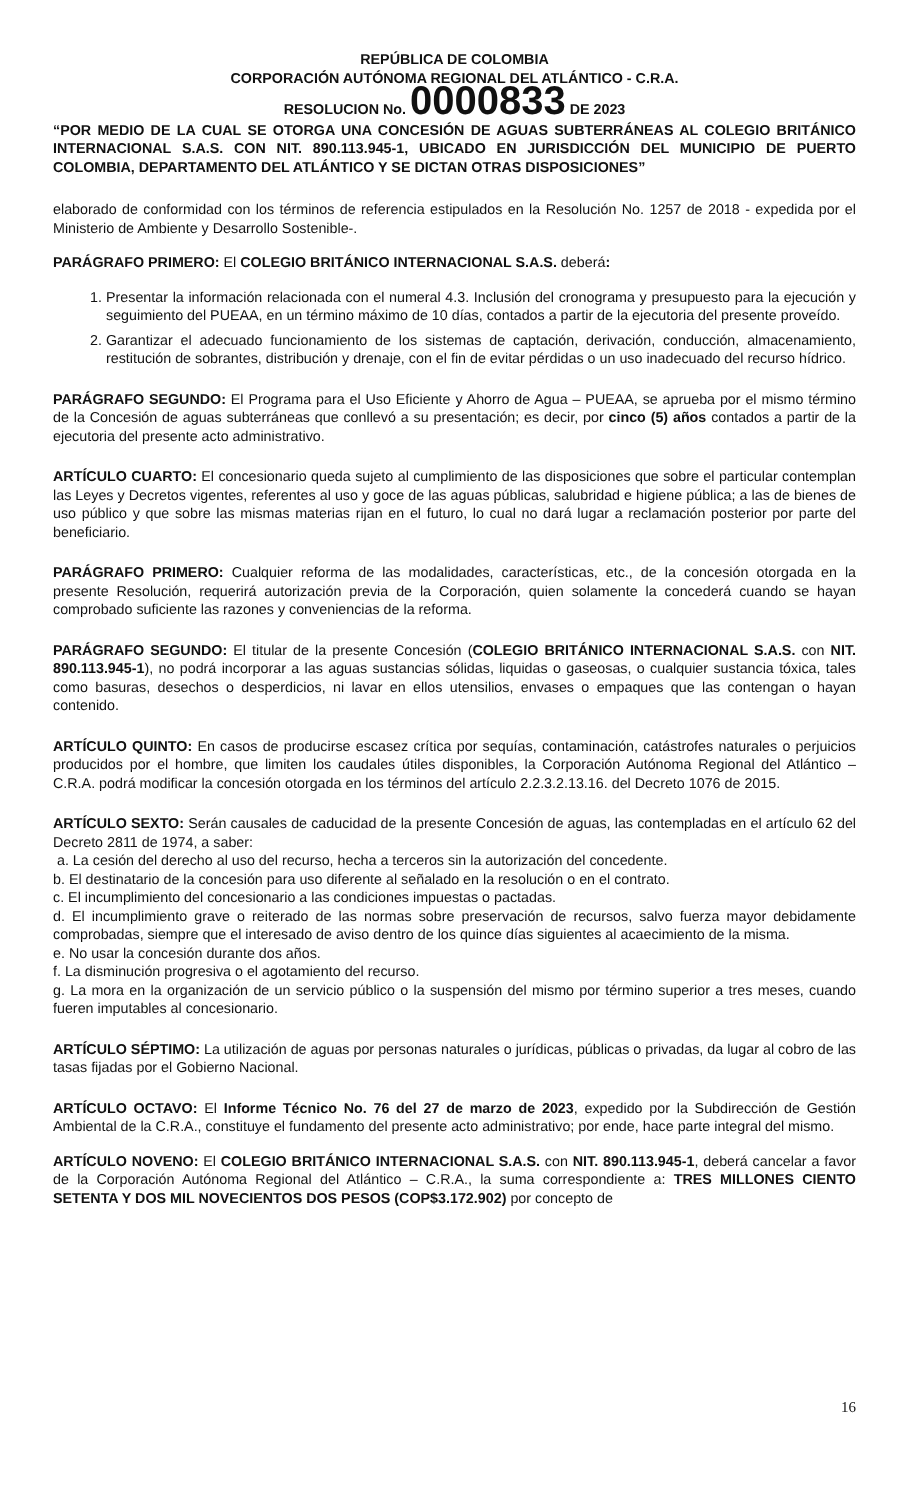REPÚBLICA DE COLOMBIA
CORPORACIÓN AUTÓNOMA REGIONAL DEL ATLÁNTICO - C.R.A.
RESOLUCION No. 0000833 DE 2023
“POR MEDIO DE LA CUAL SE OTORGA UNA CONCESIÓN DE AGUAS SUBTERRÁNEAS AL COLEGIO BRITÁNICO INTERNACIONAL S.A.S. CON NIT. 890.113.945-1, UBICADO EN JURISDICCIÓN DEL MUNICIPIO DE PUERTO COLOMBIA, DEPARTAMENTO DEL ATLÁNTICO Y SE DICTAN OTRAS DISPOSICIONES”
elaborado de conformidad con los términos de referencia estipulados en la Resolución No. 1257 de 2018 - expedida por el Ministerio de Ambiente y Desarrollo Sostenible-.
PARÁGRAFO PRIMERO: El COLEGIO BRITÁNICO INTERNACIONAL S.A.S. deberá:
1. Presentar la información relacionada con el numeral 4.3. Inclusión del cronograma y presupuesto para la ejecución y seguimiento del PUEAA, en un término máximo de 10 días, contados a partir de la ejecutoria del presente proveído.
2. Garantizar el adecuado funcionamiento de los sistemas de captación, derivación, conducción, almacenamiento, restitución de sobrantes, distribución y drenaje, con el fin de evitar pérdidas o un uso inadecuado del recurso hídrico.
PARÁGRAFO SEGUNDO: El Programa para el Uso Eficiente y Ahorro de Agua – PUEAA, se aprueba por el mismo término de la Concesión de aguas subterráneas que conllevó a su presentación; es decir, por cinco (5) años contados a partir de la ejecutoria del presente acto administrativo.
ARTÍCULO CUARTO: El concesionario queda sujeto al cumplimiento de las disposiciones que sobre el particular contemplan las Leyes y Decretos vigentes, referentes al uso y goce de las aguas públicas, salubridad e higiene pública; a las de bienes de uso público y que sobre las mismas materias rijan en el futuro, lo cual no dará lugar a reclamación posterior por parte del beneficiario.
PARÁGRAFO PRIMERO: Cualquier reforma de las modalidades, características, etc., de la concesión otorgada en la presente Resolución, requerirá autorización previa de la Corporación, quien solamente la concederá cuando se hayan comprobado suficiente las razones y conveniencias de la reforma.
PARÁGRAFO SEGUNDO: El titular de la presente Concesión (COLEGIO BRITÁNICO INTERNACIONAL S.A.S. con NIT. 890.113.945-1), no podrá incorporar a las aguas sustancias sólidas, liquidas o gaseosas, o cualquier sustancia tóxica, tales como basuras, desechos o desperdicios, ni lavar en ellos utensilios, envases o empaques que las contengan o hayan contenido.
ARTÍCULO QUINTO: En casos de producirse escasez crítica por sequías, contaminación, catástrofes naturales o perjuicios producidos por el hombre, que limiten los caudales útiles disponibles, la Corporación Autónoma Regional del Atlántico – C.R.A. podrá modificar la concesión otorgada en los términos del artículo 2.2.3.2.13.16. del Decreto 1076 de 2015.
ARTÍCULO SEXTO: Serán causales de caducidad de la presente Concesión de aguas, las contempladas en el artículo 62 del Decreto 2811 de 1974, a saber:
a. La cesión del derecho al uso del recurso, hecha a terceros sin la autorización del concedente.
b. El destinatario de la concesión para uso diferente al señalado en la resolución o en el contrato.
c. El incumplimiento del concesionario a las condiciones impuestas o pactadas.
d. El incumplimiento grave o reiterado de las normas sobre preservación de recursos, salvo fuerza mayor debidamente comprobadas, siempre que el interesado de aviso dentro de los quince días siguientes al acaecimiento de la misma.
e. No usar la concesión durante dos años.
f. La disminución progresiva o el agotamiento del recurso.
g. La mora en la organización de un servicio público o la suspensión del mismo por término superior a tres meses, cuando fueren imputables al concesionario.
ARTÍCULO SÉPTIMO: La utilización de aguas por personas naturales o jurídicas, públicas o privadas, da lugar al cobro de las tasas fijadas por el Gobierno Nacional.
ARTÍCULO OCTAVO: El Informe Técnico No. 76 del 27 de marzo de 2023, expedido por la Subdirección de Gestión Ambiental de la C.R.A., constituye el fundamento del presente acto administrativo; por ende, hace parte integral del mismo.
ARTÍCULO NOVENO: El COLEGIO BRITÁNICO INTERNACIONAL S.A.S. con NIT. 890.113.945-1, deberá cancelar a favor de la Corporación Autónoma Regional del Atlántico – C.R.A., la suma correspondiente a: TRES MILLONES CIENTO SETENTA Y DOS MIL NOVECIENTOS DOS PESOS (COP$3.172.902) por concepto de
16